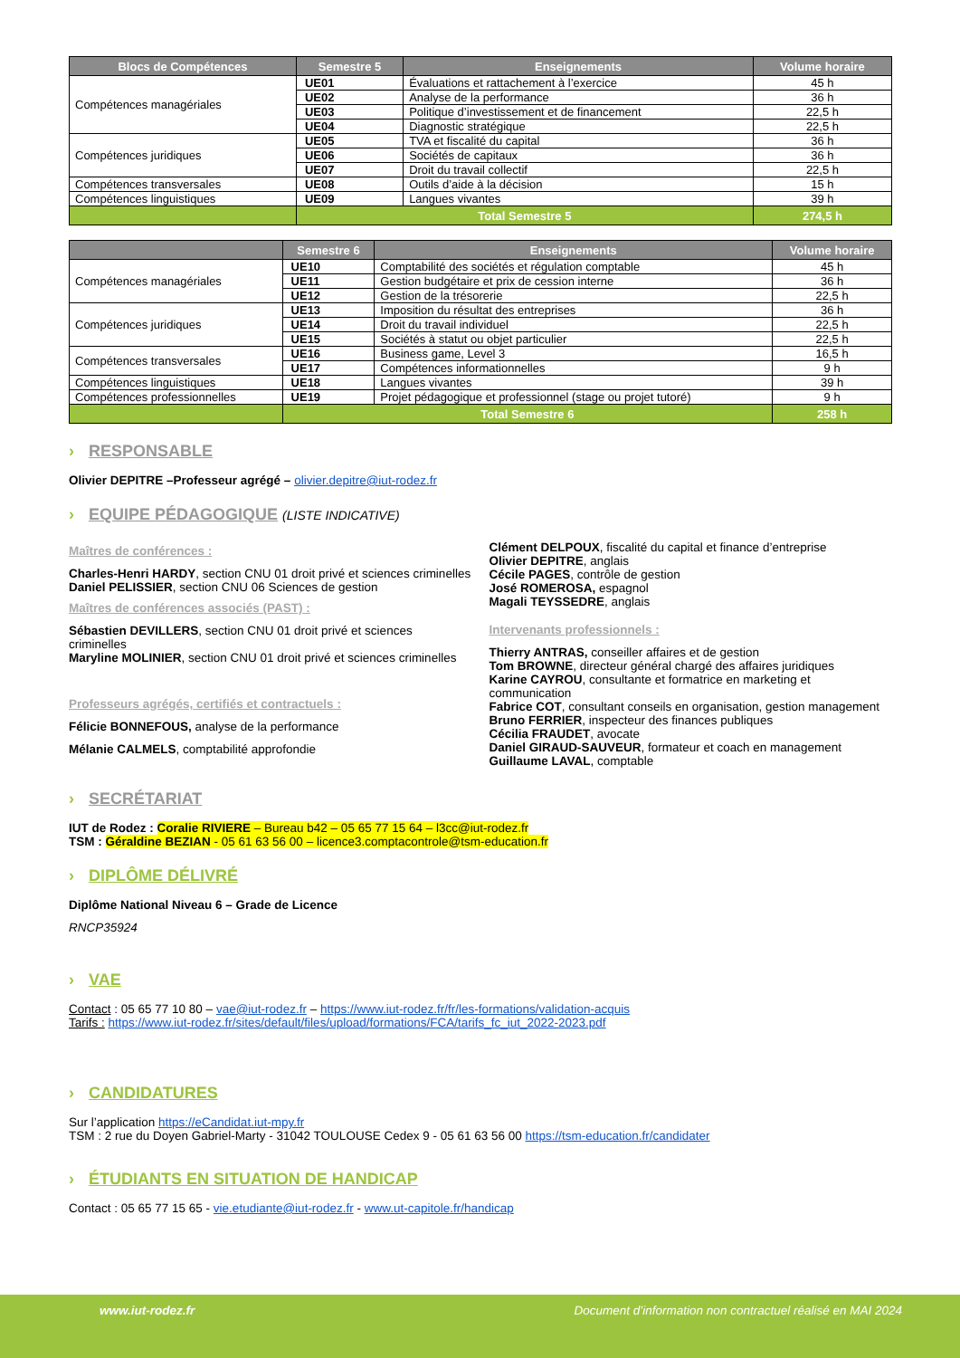| Blocs de Compétences | Semestre 5 | Enseignements | Volume horaire |
| --- | --- | --- | --- |
| Compétences managériales | UE01 | Évaluations et rattachement à l’exercice | 45 h |
| | UE02 | Analyse de la performance | 36 h |
| | UE03 | Politique d’investissement et de financement | 22,5 h |
| | UE04 | Diagnostic stratégique | 22,5 h |
| Compétences juridiques | UE05 | TVA et fiscalité du capital | 36 h |
| | UE06 | Sociétés de capitaux | 36 h |
| | UE07 | Droit du travail collectif | 22,5 h |
| Compétences transversales | UE08 | Outils d’aide à la décision | 15 h |
| Compétences linguistiques | UE09 | Langues vivantes | 39 h |
| | Total Semestre 5 | | 274,5 h |
| | Semestre 6 | Enseignements | Volume horaire |
| --- | --- | --- | --- |
| Compétences managériales | UE10 | Comptabilité des sociétés et régulation comptable | 45 h |
| | UE11 | Gestion budgétaire et prix de cession interne | 36 h |
| | UE12 | Gestion de la trésorerie | 22,5 h |
| Compétences juridiques | UE13 | Imposition du résultat des entreprises | 36 h |
| | UE14 | Droit du travail individuel | 22,5 h |
| | UE15 | Sociétés à statut ou objet particulier | 22,5 h |
| Compétences transversales | UE16 | Business game, Level 3 | 16,5 h |
| | UE17 | Compétences informationnelles | 9 h |
| Compétences linguistiques | UE18 | Langues vivantes | 39 h |
| Compétences professionnelles | UE19 | Projet pédagogique et professionnel (stage ou projet tutoré) | 9 h |
| | Total Semestre 6 | | 258 h |
› RESPONSABLE
Olivier DEPITRE –Professeur agrégé – olivier.depitre@iut-rodez.fr
› EQUIPE PÉDAGOGIQUE (LISTE INDICATIVE)
Maîtres de conférences :
Charles-Henri HARDY, section CNU 01 droit privé et sciences criminelles
Daniel PELISSIER, section CNU 06 Sciences de gestion
Maîtres de conférences associés (PAST) :
Sébastien DEVILLERS, section CNU 01 droit privé et sciences criminelles
Maryline MOLINIER, section CNU 01 droit privé et sciences criminelles
Professeurs agrégés, certifiés et contractuels :
Félicie BONNEFOUS, analyse de la performance
Mélanie CALMELS, comptabilité approfondie
Clément DELPOUX, fiscalité du capital et finance d’entreprise
Olivier DEPITRE, anglais
Cécile PAGES, contrôle de gestion
José ROMEROSA, espagnol
Magali TEYSSEDRE, anglais
Intervenants professionnels :
Thierry ANTRAS, conseiller affaires et de gestion
Tom BROWNE, directeur général chargé des affaires juridiques
Karine CAYROU, consultante et formatrice en marketing et communication
Fabrice COT, consultant conseils en organisation, gestion management
Bruno FERRIER, inspecteur des finances publiques
Cécilia FRAUDET, avocate
Daniel GIRAUD-SAUVEUR, formateur et coach en management
Guillaume LAVAL, comptable
› SECRÉTARIAT
IUT de Rodez : Coralie RIVIERE – Bureau b42 – 05 65 77 15 64 – l3cc@iut-rodez.fr
TSM : Géraldine BEZIAN - 05 61 63 56 00 – licence3.comptacontrole@tsm-education.fr
› DIPLÔME DÉLIVRÉ
Diplôme National Niveau 6 – Grade de Licence
RNCP35924
› VAE
Contact : 05 65 77 10 80 – vae@iut-rodez.fr – https://www.iut-rodez.fr/fr/les-formations/validation-acquis
Tarifs : https://www.iut-rodez.fr/sites/default/files/upload/formations/FCA/tarifs_fc_iut_2022-2023.pdf
› CANDIDATURES
Sur l’application https://eCandidat.iut-mpy.fr
TSM : 2 rue du Doyen Gabriel-Marty - 31042 TOULOUSE Cedex 9 - 05 61 63 56 00 https://tsm-education.fr/candidater
› ÉTUDIANTS EN SITUATION DE HANDICAP
Contact : 05 65 77 15 65 - vie.etudiante@iut-rodez.fr - www.ut-capitole.fr/handicap
www.iut-rodez.fr Document d’information non contractuel réalisé en MAI 2024